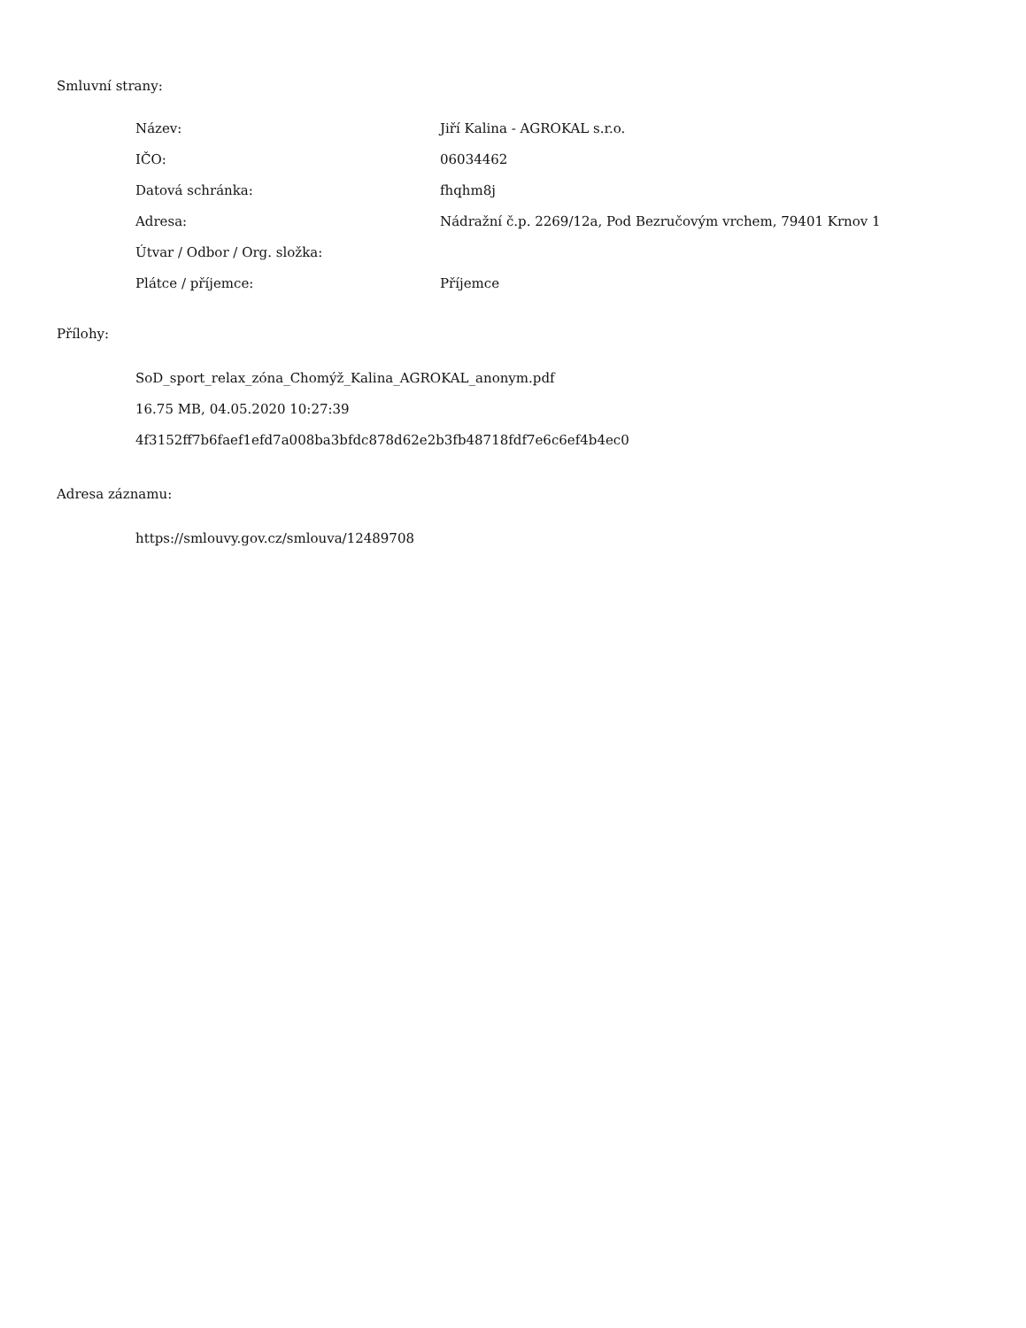Smluvní strany:
| Název: | Jiří Kalina - AGROKAL s.r.o. |
| IČO: | 06034462 |
| Datová schránka: | fhqhm8j |
| Adresa: | Nádražní č.p. 2269/12a, Pod Bezručovým vrchem, 79401 Krnov 1 |
| Útvar / Odbor / Org. složka: | |
| Plátce / příjemce: | Příjemce |
Přílohy:
SoD_sport_relax_zóna_Chomýž_Kalina_AGROKAL_anonym.pdf
16.75 MB, 04.05.2020 10:27:39
4f3152ff7b6faef1efd7a008ba3bfdc878d62e2b3fb48718fdf7e6c6ef4b4ec0
Adresa záznamu:
https://smlouvy.gov.cz/smlouva/12489708